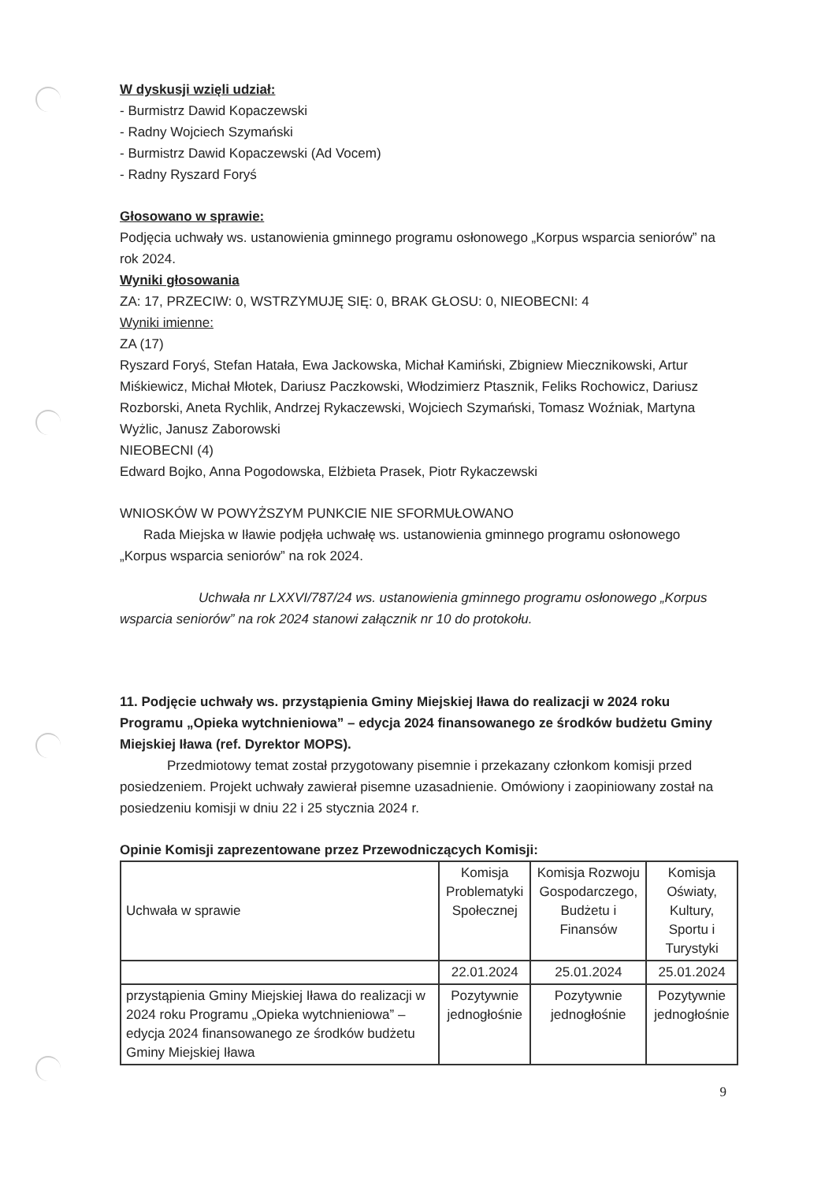W dyskusji wzięli udział:
- Burmistrz Dawid Kopaczewski
- Radny Wojciech Szymański
- Burmistrz Dawid Kopaczewski (Ad Vocem)
- Radny Ryszard Foryś
Głosowano w sprawie:
Podjęcia uchwały ws. ustanowienia gminnego programu osłonowego „Korpus wsparcia seniorów” na rok 2024.
Wyniki głosowania
ZA: 17, PRZECIW: 0, WSTRZYMUJĘ SIĘ: 0, BRAK GŁOSU: 0, NIEOBECNI: 4
Wyniki imienne:
ZA (17)
Ryszard Foryś, Stefan Hatała, Ewa Jackowska, Michał Kamiński, Zbigniew Miecznikowski, Artur Miśkiewicz, Michał Młotek, Dariusz Paczkowski, Włodzimierz Ptasznik, Feliks Rochowicz, Dariusz Rozborski, Aneta Rychlik, Andrzej Rykaczewski, Wojciech Szymański, Tomasz Woźniak, Martyna Wyżlic, Janusz Zaborowski
NIEOBECNI (4)
Edward Bojko, Anna Pogodowska, Elżbieta Prasek, Piotr Rykaczewski
WNIOSKÓW W POWYŻSZYM PUNKCIE NIE SFORMUŁOWANO
Rada Miejska w Iławie podjęła uchwałę ws. ustanowienia gminnego programu osłonowego „Korpus wsparcia seniorów” na rok 2024.
Uchwała nr LXXVI/787/24 ws. ustanowienia gminnego programu osłonowego „Korpus wsparcia seniorów” na rok 2024 stanowi załącznik nr 10 do protokołu.
11. Podjęcie uchwały ws. przystąpienia Gminy Miejskiej Iława do realizacji w 2024 roku Programu „Opieka wytchnieniowa” – edycja 2024 finansowanego ze środków budżetu Gminy Miejskiej Iława (ref. Dyrektor MOPS).
Przedmiotowy temat został przygotowany pisemnie i przekazany członkom komisji przed posiedzeniem. Projekt uchwały zawierał pisemne uzasadnienie. Omówiony i zaopiniowany został na posiedzeniu komisji w dniu 22 i 25 stycznia 2024 r.
Opinie Komisji zaprezentowane przez Przewodniczących Komisji:
| Uchwała w sprawie | Komisja Problematyki Społecznej | Komisja Rozwoju Gospodarczego, Budżetu i Finansów | Komisja Oświaty, Kultury, Sportu i Turystyki |
| | 22.01.2024 | 25.01.2024 | 25.01.2024 |
| przystąpienia Gminy Miejskiej Iława do realizacji w 2024 roku Programu „Opieka wytchnieniowa” – edycja 2024 finansowanego ze środków budżetu Gminy Miejskiej Iława | Pozytywnie jednogłośnie | Pozytywnie jednogłośnie | Pozytywnie jednogłośnie |
9